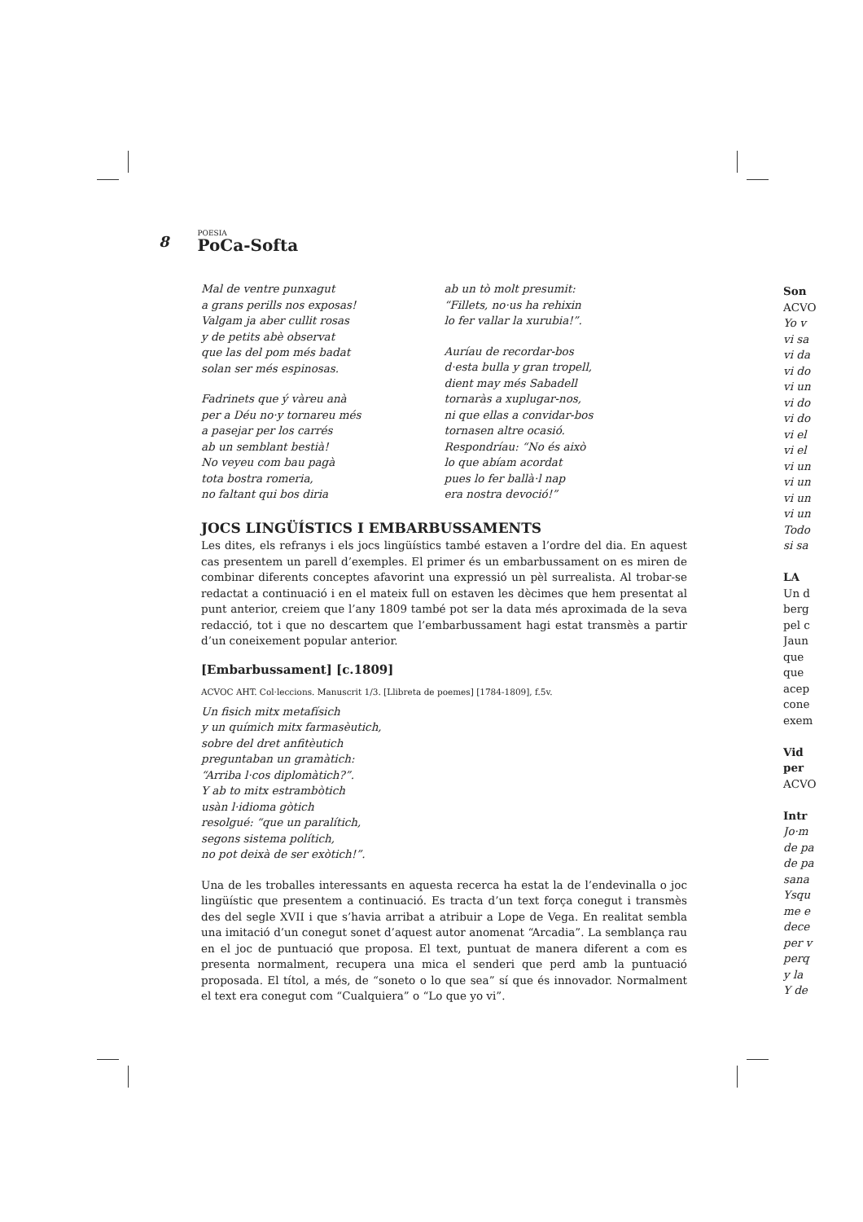8 POESIA
PoCa-Softa
Mal de ventre punxagut
a grans perills nos exposas!
Valgam ja aber cullit rosas
y de petits abè observat
que las del pom més badat
solan ser més espinosas.
Fadrinets que ý vàreu anà
per a Déu no·y tornareu més
a pasejar per los carrés
ab un semblant bestià!
No veyeu com bau pagà
tota bostra romeria,
no faltant qui bos diria
ab un tò molt presumit:
“Fillets, no·us ha rehixin
lo fer vallar la xurubia!”.
Auríau de recordar-bos
d·esta bulla y gran tropell,
dient may més Sabadell
tornaràs a xuplugar-nos,
ni que ellas a convidar-bos
tornasen altre ocasió.
Respondríau: “No és això
lo que abíam acordat
pues lo fer ballà·l nap
era nostra devoció!”
JOCS LINGÜÍSTICS I EMBARBUSSAMENTS
Les dites, els refranys i els jocs lingüístics també estaven a l’ordre del dia. En aquest cas presentem un parell d’exemples. El primer és un embarbussament on es miren de combinar diferents conceptes afavorint una expressió un pèl surrealista. Al trobar-se redactat a continuació i en el mateix full on estaven les dècimes que hem presentat al punt anterior, creiem que l’any 1809 també pot ser la data més aproximada de la seva redacció, tot i que no descartem que l’embarbussament hagi estat transmès a partir d’un coneixement popular anterior.
[Embarbussament] [c.1809]
ACVOC AHT. Col·leccions. Manuscrit 1/3. [Llibreta de poemes] [1784-1809], f.5v.
Un fisich mitx metafísich
y un químich mitx farmasèutich,
sobre del dret anfitèutich
preguntaban un gramàtich:
“Arriba l·cos diplomàtich?”.
Y ab to mitx estrambòtich
usàn l·idioma gòtich
resolgué: “que un paralítich,
segons sistema polítich,
no pot deixà de ser exòtich!”.
Una de les troballes interessants en aquesta recerca ha estat la de l’endevinalla o joc lingüístic que presentem a continuació. Es tracta d’un text força conegut i transmès des del segle XVII i que s’havia arribat a atribuir a Lope de Vega. En realitat sembla una imitació d’un conegut sonet d’aquest autor anomenat “Arcadia”. La semblança rau en el joc de puntuació que proposa. El text, puntuat de manera diferent a com es presenta normalment, recupera una mica el senderi que perd amb la puntuació proposada. El títol, a més, de “soneto o lo que sea” sí que és innovador. Normalment el text era conegut com “Cualquiera” o “Lo que yo vi”.
Son
ACVO
Yo v
vi sa
vi da
vi do
vi un
vi do
vi do
vi el
vi el
vi un
vi un
vi un
vi un
Todo
si sa
LA
Un d
berg
pel c
Jaun
que
que
acep
cone
exem
Vid
per
ACVO
Intr
Jo·m
de pa
de pa
sana
Ysqu
me e
dece
per v
perq
y la
Y de